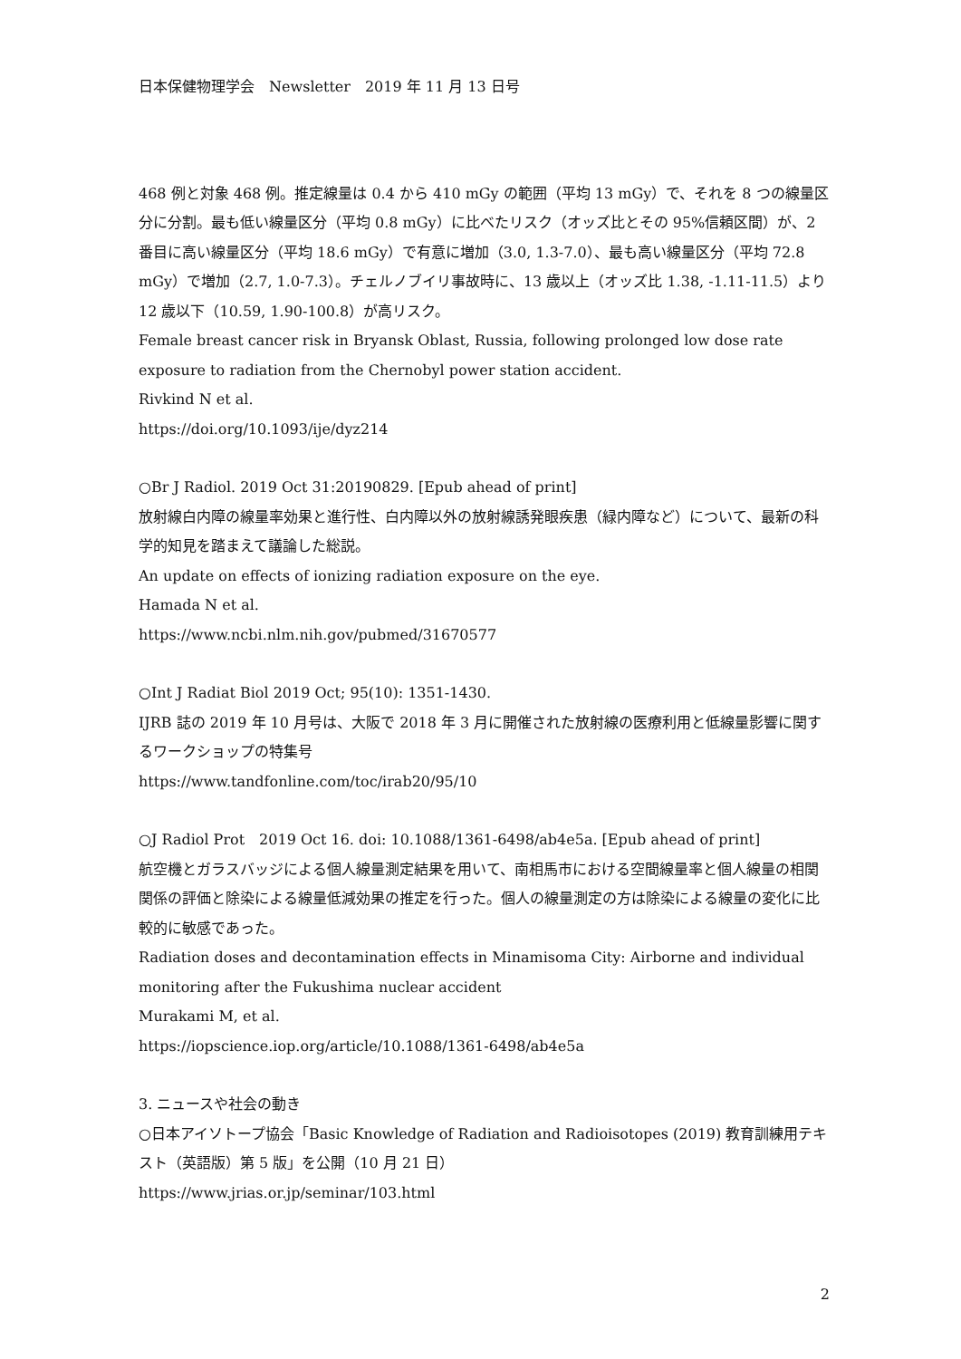日本保健物理学会　Newsletter　2019 年 11 月 13 日号
468 例と対象 468 例。推定線量は 0.4 から 410 mGy の範囲（平均 13 mGy）で、それを 8 つの線量区分に分割。最も低い線量区分（平均 0.8 mGy）に比べたリスク（オッズ比とその 95%信頼区間）が、2 番目に高い線量区分（平均 18.6 mGy）で有意に増加（3.0, 1.3-7.0）、最も高い線量区分（平均 72.8 mGy）で増加（2.7, 1.0-7.3）。チェルノブイリ事故時に、13 歳以上（オッズ比 1.38, -1.11-11.5）より 12 歳以下（10.59, 1.90-100.8）が高リスク。
Female breast cancer risk in Bryansk Oblast, Russia, following prolonged low dose rate exposure to radiation from the Chernobyl power station accident.
Rivkind N et al.
https://doi.org/10.1093/ije/dyz214
○Br J Radiol. 2019 Oct 31:20190829. [Epub ahead of print]
放射線白内障の線量率効果と進行性、白内障以外の放射線誘発眼疾患（緑内障など）について、最新の科学的知見を踏まえて議論した総説。
An update on effects of ionizing radiation exposure on the eye.
Hamada N et al.
https://www.ncbi.nlm.nih.gov/pubmed/31670577
○Int J Radiat Biol 2019 Oct; 95(10): 1351-1430.
IJRB 誌の 2019 年 10 月号は、大阪で 2018 年 3 月に開催された放射線の医療利用と低線量影響に関するワークショップの特集号
https://www.tandfonline.com/toc/irab20/95/10
○J Radiol Prot　2019 Oct 16. doi: 10.1088/1361-6498/ab4e5a. [Epub ahead of print]
航空機とガラスバッジによる個人線量測定結果を用いて、南相馬市における空間線量率と個人線量の相関関係の評価と除染による線量低減効果の推定を行った。個人の線量測定の方は除染による線量の変化に比較的に敏感であった。
Radiation doses and decontamination effects in Minamisoma City: Airborne and individual monitoring after the Fukushima nuclear accident
Murakami M, et al.
https://iopscience.iop.org/article/10.1088/1361-6498/ab4e5a
3. ニュースや社会の動き
○日本アイソトープ協会「Basic Knowledge of Radiation and Radioisotopes (2019) 教育訓練用テキスト（英語版）第 5 版」を公開（10 月 21 日）
https://www.jrias.or.jp/seminar/103.html
2